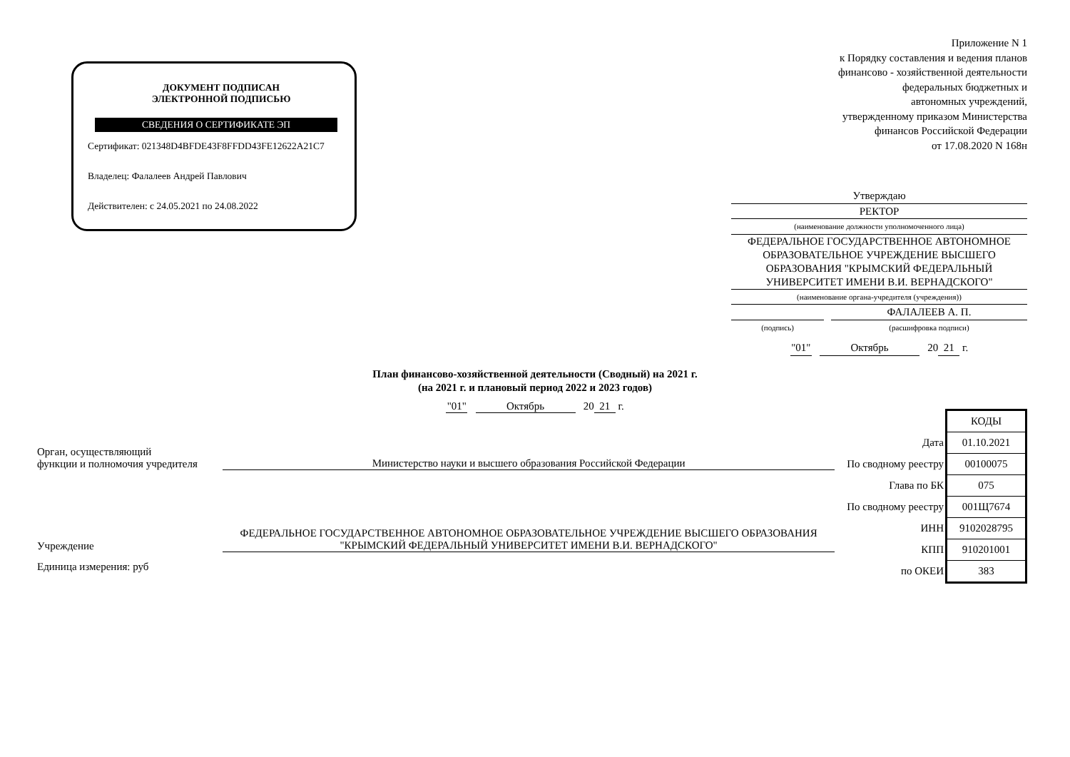ДОКУМЕНТ ПОДПИСАН
ЭЛЕКТРОННОЙ ПОДПИСЬЮ
СВЕДЕНИЯ О СЕРТИФИКАТЕ ЭП
Сертификат: 021348D4BFDE43F8FFDD43FE12622A21C7
Владелец: Фалалеев Андрей Павлович
Действителен: с 24.05.2021 по 24.08.2022
Приложение N 1
к Порядку составления и ведения планов
финансово - хозяйственной деятельности
федеральных бюджетных и
автономных учреждений,
утвержденному приказом Министерства
финансов Российской Федерации
от 17.08.2020 N 168н
Утверждаю
РЕКТОР
(наименование должности уполномоченного лица)
ФЕДЕРАЛЬНОЕ ГОСУДАРСТВЕННОЕ АВТОНОМНОЕ ОБРАЗОВАТЕЛЬНОЕ УЧРЕЖДЕНИЕ ВЫСШЕГО ОБРАЗОВАНИЯ "КРЫМСКИЙ ФЕДЕРАЛЬНЫЙ УНИВЕРСИТЕТ ИМЕНИ В.И. ВЕРНАДСКОГО"
(наименование органа-учредителя (учреждения))
ФАЛАЛЕЕВ А. П.
(подпись) (расшифровка подписи)
"01" Октябрь 20 21 г.
План финансово-хозяйственной деятельности (Сводный) на 2021 г.
(на 2021 г. и плановый период 2022 и 2023 годов)
"01" Октябрь 20 21 г.
Орган, осуществляющий
функции и полномочия учредителя Министерство науки и высшего образования Российской Федерации
Учреждение ФЕДЕРАЛЬНОЕ ГОСУДАРСТВЕННОЕ АВТОНОМНОЕ ОБРАЗОВАТЕЛЬНОЕ УЧРЕЖДЕНИЕ ВЫСШЕГО ОБРАЗОВАНИЯ "КРЫМСКИЙ ФЕДЕРАЛЬНЫЙ УНИВЕРСИТЕТ ИМЕНИ В.И. ВЕРНАДСКОГО"
Единица измерения: руб
| | КОДЫ |
| Дата | 01.10.2021 |
| По сводному реестру | 00100075 |
| Глава по БК | 075 |
| По сводному реестру | 001Щ7674 |
| ИНН | 9102028795 |
| КПП | 910201001 |
| по ОКЕИ | 383 |